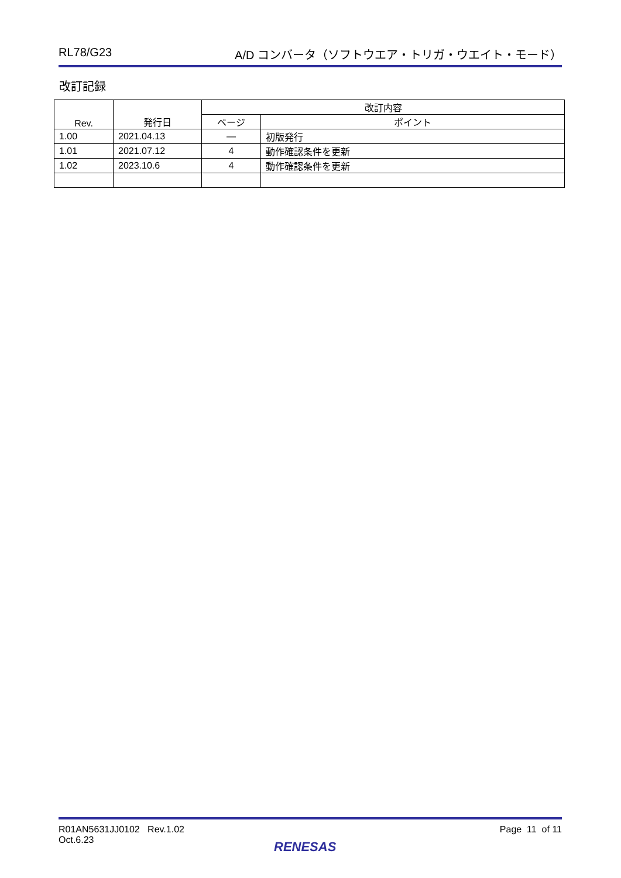RL78/G23 A/D コンバータ（ソフトウエア・トリガ・ウエイト・モード）
改訂記録
| Rev. | 発行日 | 改訂内容 | |
| --- | --- | --- | --- |
| | | ページ | ポイント |
| 1.00 | 2021.04.13 | — | 初版発行 |
| 1.01 | 2021.07.12 | 4 | 動作確認条件を更新 |
| 1.02 | 2023.10.6 | 4 | 動作確認条件を更新 |
R01AN5631JJ0102 Rev.1.02
Oct.6.23
Page 11 of 11
RENESAS